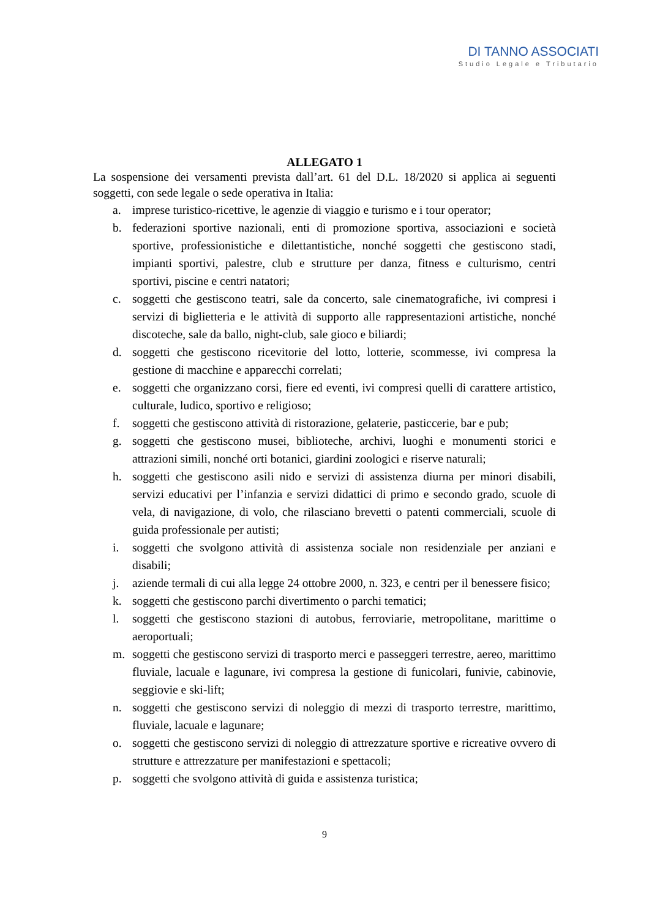DI TANNO ASSOCIATI
Studio Legale e Tributario
ALLEGATO 1
La sospensione dei versamenti prevista dall’art. 61 del D.L. 18/2020 si applica ai seguenti soggetti, con sede legale o sede operativa in Italia:
a. imprese turistico-ricettive, le agenzie di viaggio e turismo e i tour operator;
b. federazioni sportive nazionali, enti di promozione sportiva, associazioni e società sportive, professionistiche e dilettantistiche, nonché soggetti che gestiscono stadi, impianti sportivi, palestre, club e strutture per danza, fitness e culturismo, centri sportivi, piscine e centri natatori;
c. soggetti che gestiscono teatri, sale da concerto, sale cinematografiche, ivi compresi i servizi di biglietteria e le attività di supporto alle rappresentazioni artistiche, nonché discoteche, sale da ballo, night-club, sale gioco e biliardi;
d. soggetti che gestiscono ricevitorie del lotto, lotterie, scommesse, ivi compresa la gestione di macchine e apparecchi correlati;
e. soggetti che organizzano corsi, fiere ed eventi, ivi compresi quelli di carattere artistico, culturale, ludico, sportivo e religioso;
f. soggetti che gestiscono attività di ristorazione, gelaterie, pasticcerie, bar e pub;
g. soggetti che gestiscono musei, biblioteche, archivi, luoghi e monumenti storici e attrazioni simili, nonché orti botanici, giardini zoologici e riserve naturali;
h. soggetti che gestiscono asili nido e servizi di assistenza diurna per minori disabili, servizi educativi per l’infanzia e servizi didattici di primo e secondo grado, scuole di vela, di navigazione, di volo, che rilasciano brevetti o patenti commerciali, scuole di guida professionale per autisti;
i. soggetti che svolgono attività di assistenza sociale non residenziale per anziani e disabili;
j. aziende termali di cui alla legge 24 ottobre 2000, n. 323, e centri per il benessere fisico;
k. soggetti che gestiscono parchi divertimento o parchi tematici;
l. soggetti che gestiscono stazioni di autobus, ferroviarie, metropolitane, marittime o aeroportuali;
m. soggetti che gestiscono servizi di trasporto merci e passeggeri terrestre, aereo, marittimo fluviale, lacuale e lagunare, ivi compresa la gestione di funicolari, funivie, cabinovie, seggiovie e ski-lift;
n. soggetti che gestiscono servizi di noleggio di mezzi di trasporto terrestre, marittimo, fluviale, lacuale e lagunare;
o. soggetti che gestiscono servizi di noleggio di attrezzature sportive e ricreative ovvero di strutture e attrezzature per manifestazioni e spettacoli;
p. soggetti che svolgono attività di guida e assistenza turistica;
9